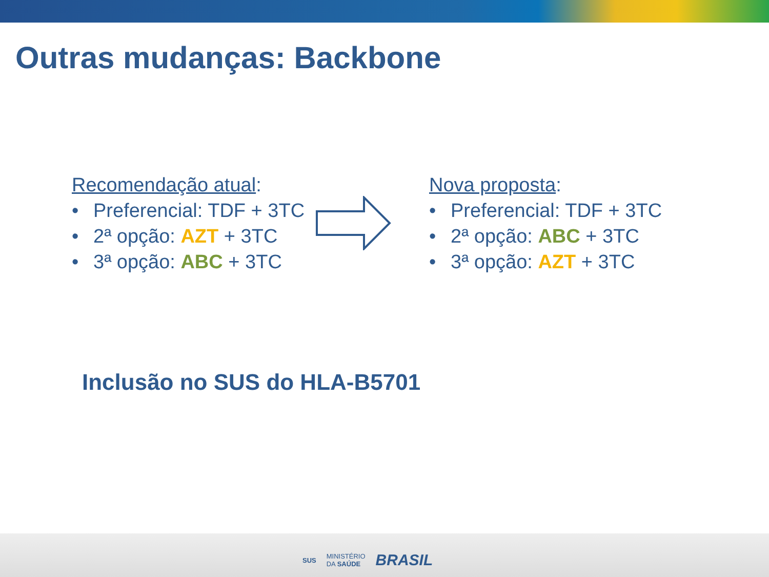Outras mudanças: Backbone
Recomendação atual:
• Preferencial: TDF + 3TC
• 2ª opção: AZT + 3TC
• 3ª opção: ABC + 3TC
Nova proposta:
• Preferencial: TDF + 3TC
• 2ª opção: ABC + 3TC
• 3ª opção: AZT + 3TC
Inclusão no SUS do HLA-B5701
SUS MINISTÉRIO
DA SAÚDE BRASIL